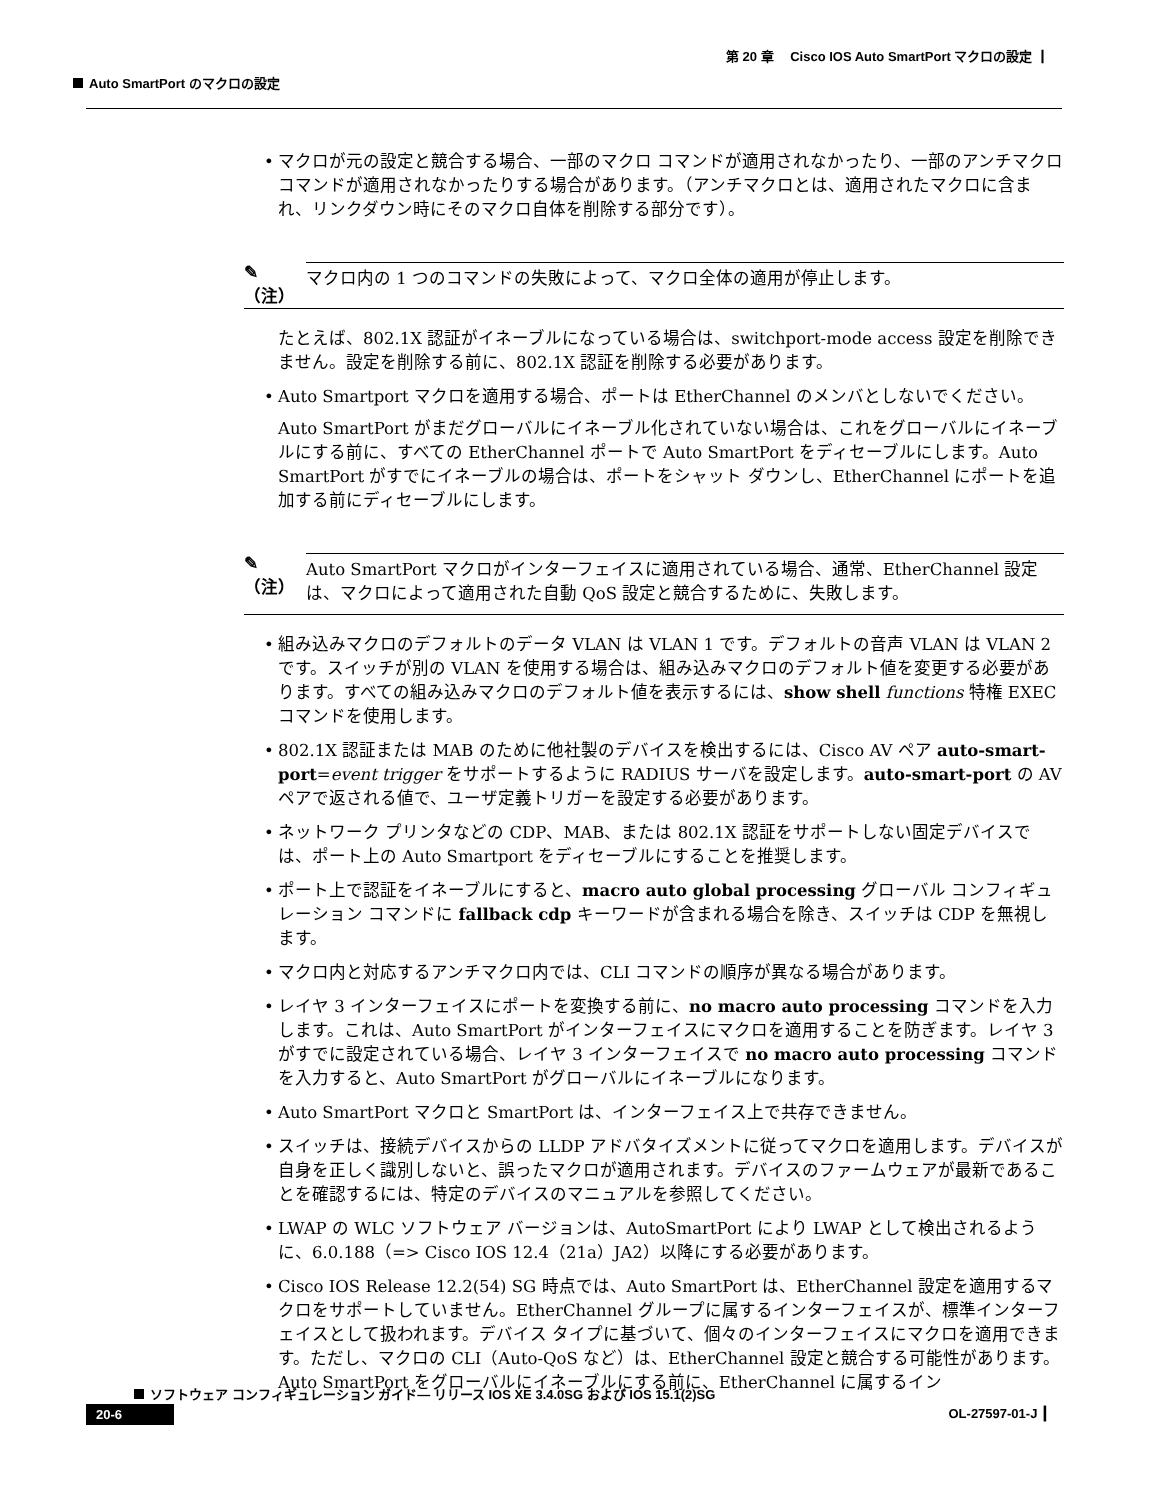第 20 章　 Cisco IOS Auto SmartPort マクロの設定 ┃
Auto SmartPort のマクロの設定
• マクロが元の設定と競合する場合、一部のマクロ コマンドが適用されなかったり、一部のアンチマクロ コマンドが適用されなかったりする場合があります。（アンチマクロとは、適用されたマクロに含まれ、リンクダウン時にそのマクロ自体を削除する部分です）。
✎
（注）
マクロ内の 1 つのコマンドの失敗によって、マクロ全体の適用が停止します。
たとえば、802.1X 認証がイネーブルになっている場合は、switchport-mode access 設定を削除できません。設定を削除する前に、802.1X 認証を削除する必要があります。
• Auto Smartport マクロを適用する場合、ポートは EtherChannel のメンバとしないでください。
Auto SmartPort がまだグローバルにイネーブル化されていない場合は、これをグローバルにイネーブルにする前に、すべての EtherChannel ポートで Auto SmartPort をディセーブルにします。Auto SmartPort がすでにイネーブルの場合は、ポートをシャット ダウンし、EtherChannel にポートを追加する前にディセーブルにします。
✎
（注）
Auto SmartPort マクロがインターフェイスに適用されている場合、通常、EtherChannel 設定は、マクロによって適用された自動 QoS 設定と競合するために、失敗します。
• 組み込みマクロのデフォルトのデータ VLAN は VLAN 1 です。デフォルトの音声 VLAN は VLAN 2 です。スイッチが別の VLAN を使用する場合は、組み込みマクロのデフォルト値を変更する必要があります。すべての組み込みマクロのデフォルト値を表示するには、show shell functions 特権 EXEC コマンドを使用します。
• 802.1X 認証または MAB のために他社製のデバイスを検出するには、Cisco AV ペア auto-smart-port=event trigger をサポートするように RADIUS サーバを設定します。auto-smart-port の AV ペアで返される値で、ユーザ定義トリガーを設定する必要があります。
• ネットワーク プリンタなどの CDP、MAB、または 802.1X 認証をサポートしない固定デバイスでは、ポート上の Auto Smartport をディセーブルにすることを推奨します。
• ポート上で認証をイネーブルにすると、macro auto global processing グローバル コンフィギュレーション コマンドに fallback cdp キーワードが含まれる場合を除き、スイッチは CDP を無視します。
• マクロ内と対応するアンチマクロ内では、CLI コマンドの順序が異なる場合があります。
• レイヤ 3 インターフェイスにポートを変換する前に、no macro auto processing コマンドを入力します。これは、Auto SmartPort がインターフェイスにマクロを適用することを防ぎます。レイヤ 3 がすでに設定されている場合、レイヤ 3 インターフェイスで no macro auto processing コマンドを入力すると、Auto SmartPort がグローバルにイネーブルになります。
• Auto SmartPort マクロと SmartPort は、インターフェイス上で共存できません。
• スイッチは、接続デバイスからの LLDP アドバタイズメントに従ってマクロを適用します。デバイスが自身を正しく識別しないと、誤ったマクロが適用されます。デバイスのファームウェアが最新であることを確認するには、特定のデバイスのマニュアルを参照してください。
• LWAP の WLC ソフトウェア バージョンは、AutoSmartPort により LWAP として検出されるように、6.0.188（=> Cisco IOS 12.4（21a）JA2）以降にする必要があります。
• Cisco IOS Release 12.2(54) SG 時点では、Auto SmartPort は、EtherChannel 設定を適用するマクロをサポートしていません。EtherChannel グループに属するインターフェイスが、標準インターフェイスとして扱われます。デバイス タイプに基づいて、個々のインターフェイスにマクロを適用できます。ただし、マクロの CLI（Auto-QoS など）は、EtherChannel 設定と競合する可能性があります。Auto SmartPort をグローバルにイネーブルにする前に、EtherChannel に属するイン
ソフトウェア コンフィギュレーション ガイド― リリース IOS XE 3.4.0SG および IOS 15.1(2)SG
20-6 OL-27597-01-J ┃